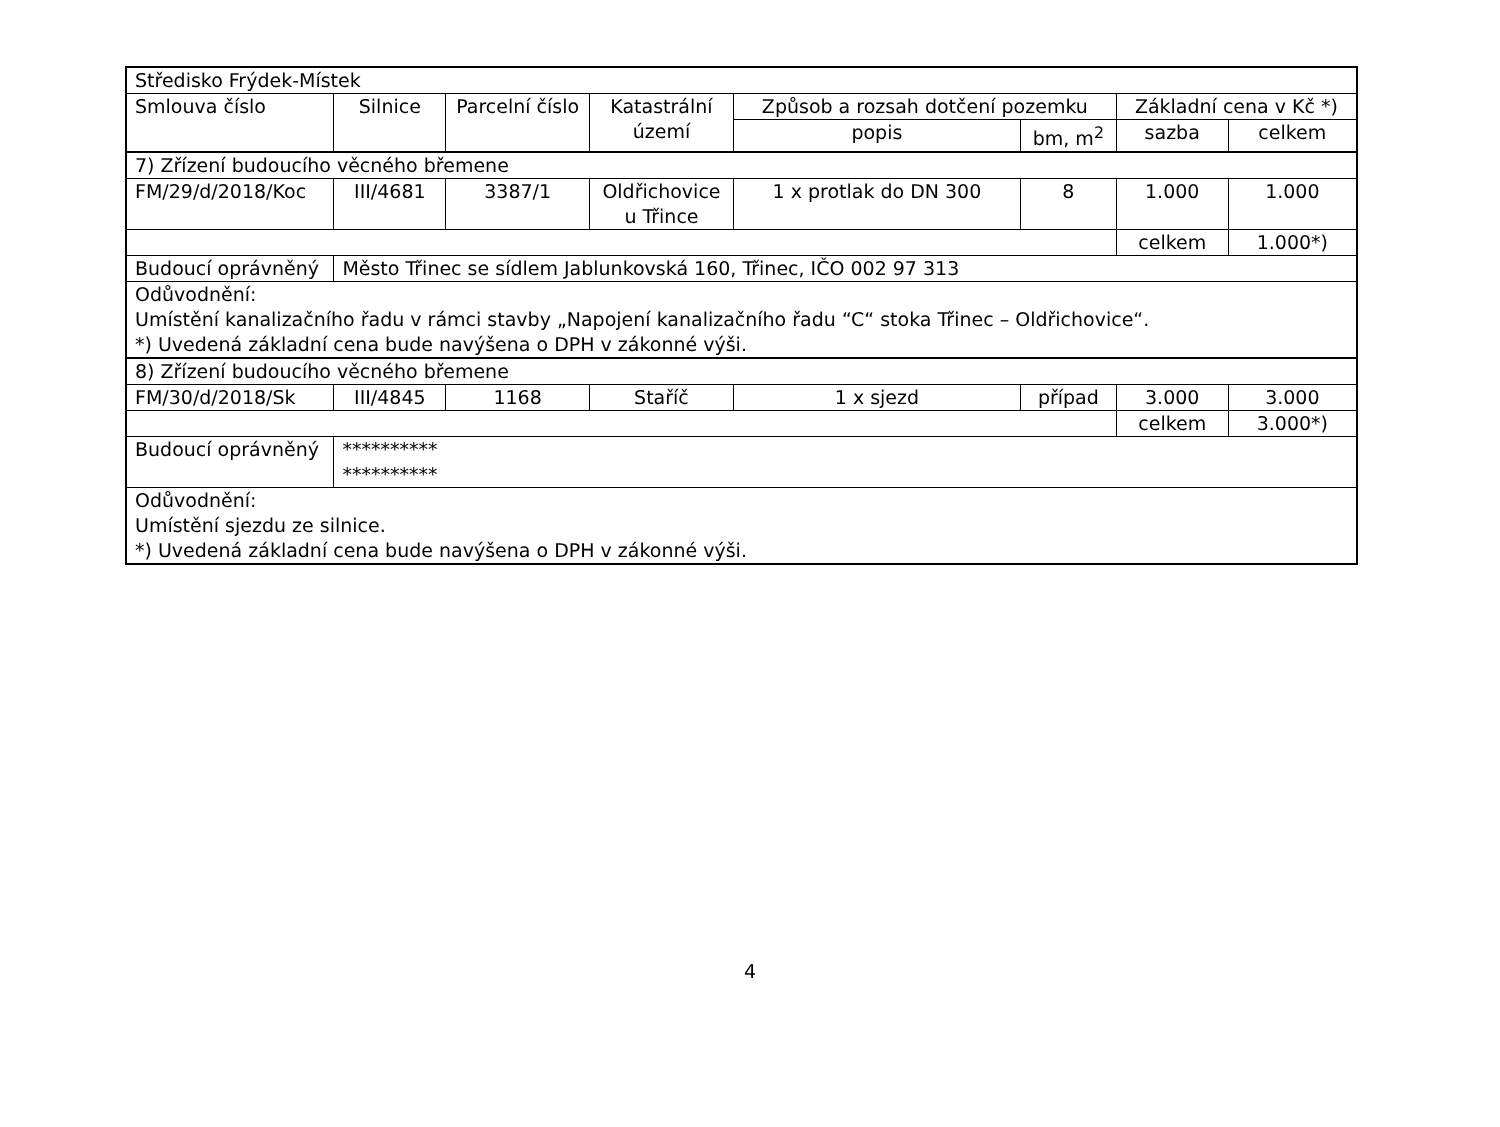| Středisko Frýdek-Místek | | | | | | | |
| Smlouva číslo | Silnice | Parcelní číslo | Katastrální území | Způsob a rozsah dotčení pozemku | | Základní cena v Kč *) | |
| | | | | popis | bm, m<sup>2</sup> | sazba | celkem |
| 7) Zřízení budoucího věcného břemene | | | | | | | |
| FM/29/d/2018/Koc | III/4681 | 3387/1 | Oldřichovice u Třince | 1 x protlak do DN 300 | 8 | 1.000 | 1.000 |
| | | | | | | celkem | 1.000*) |
| Budoucí oprávněný | Město Třinec se sídlem Jablunkovská 160, Třinec, IČO 002 97 313 | | | | | | |
| Odůvodnění: Umístění kanalizačního řadu v rámci stavby „Napojení kanalizačního řadu “C“ stoka Třinec – Oldřichovice“. *) Uvedená základní cena bude navýšena o DPH v zákonné výši. | | | | | | | |
| 8) Zřízení budoucího věcného břemene | | | | | | | |
| FM/30/d/2018/Sk | III/4845 | 1168 | Staříč | 1 x sjezd | případ | 3.000 | 3.000 |
| | | | | | | celkem | 3.000*) |
| Budoucí oprávněný | ********** ********** | | | | | | |
| Odůvodnění: Umístění sjezdu ze silnice. *) Uvedená základní cena bude navýšena o DPH v zákonné výši. | | | | | | | |
4